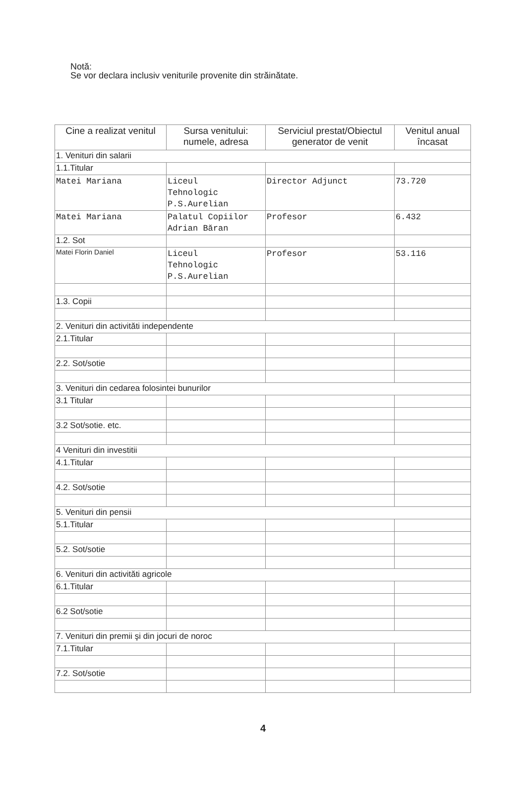Notă:
Se vor declara inclusiv veniturile provenite din străinătate.
| Cine a realizat venitul | Sursa venitului: numele, adresa | Serviciul prestat/Obiectul generator de venit | Venitul anual încasat |
| --- | --- | --- | --- |
| 1. Venituri din salarii | | | |
| 1.1.Titular | | | |
| Matei Mariana | Liceul Tehnologic P.S.Aurelian | Director Adjunct | 73.720 |
| Matei Mariana | Palatul Copiilor Adrian Băran | Profesor | 6.432 |
| 1.2. Sot | | | |
| Matei Florin Daniel | Liceul Tehnologic P.S.Aurelian | Profesor | 53.116 |
| 1.3. Copii | | | |
| 2. Venituri din activităti independente | | | |
| 2.1.Titular | | | |
| 2.2. Sot/sotie | | | |
| 3. Venituri din cedarea folosintei bunurilor | | | |
| 3.1 Titular | | | |
| 3.2 Sot/sotie. etc. | | | |
| 4 Venituri din investitii | | | |
| 4.1.Titular | | | |
| 4.2. Sot/sotie | | | |
| 5. Venituri din pensii | | | |
| 5.1.Titular | | | |
| 5.2. Sot/sotie | | | |
| 6. Venituri din activităti agricole | | | |
| 6.1.Titular | | | |
| 6.2 Sot/sotie | | | |
| 7. Venituri din premii şi din jocuri de noroc | | | |
| 7.1.Titular | | | |
| 7.2. Sot/sotie | | | |
4